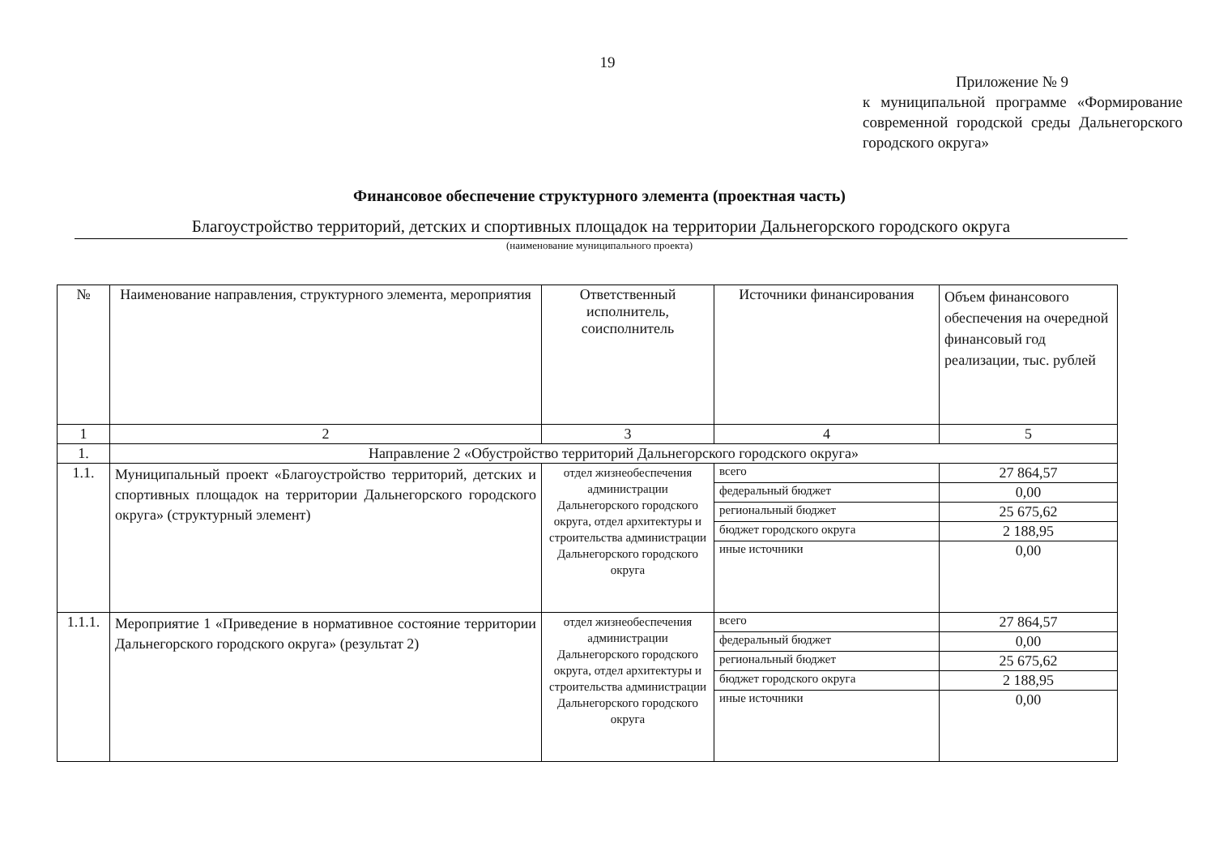19
Приложение № 9
к муниципальной программе «Формирование современной городской среды Дальнегорского городского округа»
Финансовое обеспечение структурного элемента (проектная часть)
Благоустройство территорий, детских и спортивных площадок на территории Дальнегорского городского округа
(наименование муниципального проекта)
| № | Наименование направления, структурного элемента, мероприятия | Ответственный исполнитель, соисполнитель | Источники финансирования | Объем финансового обеспечения на очередной финансовый год реализации, тыс. рублей |
| --- | --- | --- | --- | --- |
| 1 | 2 | 3 | 4 | 5 |
| 1. | Направление 2 «Обустройство территорий Дальнегорского городского округа» | | | |
| 1.1. | Муниципальный проект «Благоустройство территорий, детских и спортивных площадок на территории Дальнегорского городского округа» (структурный элемент) | отдел жизнеобеспечения администрации Дальнегорского городского округа, отдел архитектуры и строительства администрации Дальнегорского городского округа | всего | 27 864,57 |
| | | | федеральный бюджет | 0,00 |
| | | | региональный бюджет | 25 675,62 |
| | | | бюджет городского округа | 2 188,95 |
| | | | иные источники | 0,00 |
| 1.1.1. | Мероприятие 1 «Приведение в нормативное состояние территории Дальнегорского городского округа» (результат 2) | отдел жизнеобеспечения администрации Дальнегорского городского округа, отдел архитектуры и строительства администрации Дальнегорского городского округа | всего | 27 864,57 |
| | | | федеральный бюджет | 0,00 |
| | | | региональный бюджет | 25 675,62 |
| | | | бюджет городского округа | 2 188,95 |
| | | | иные источники | 0,00 |